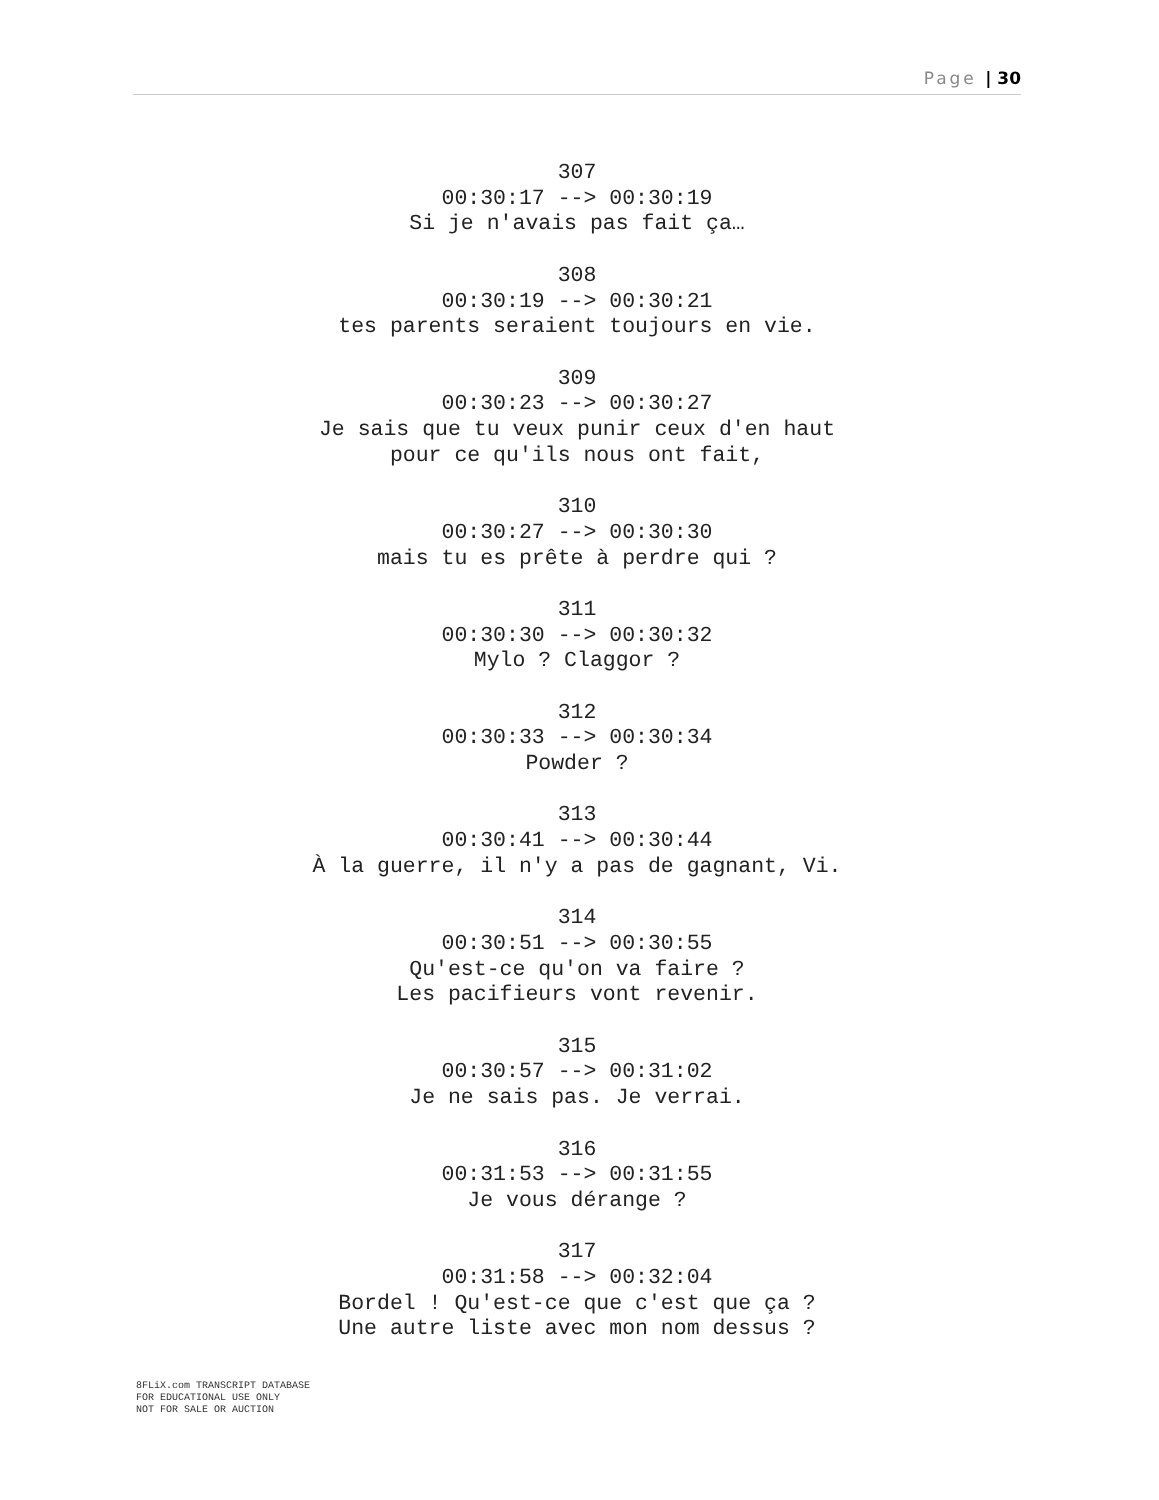Page | 30
307
00:30:17 --> 00:30:19
Si je n'avais pas fait ça…
308
00:30:19 --> 00:30:21
tes parents seraient toujours en vie.
309
00:30:23 --> 00:30:27
Je sais que tu veux punir ceux d'en haut
pour ce qu'ils nous ont fait,
310
00:30:27 --> 00:30:30
mais tu es prête à perdre qui ?
311
00:30:30 --> 00:30:32
Mylo ? Claggor ?
312
00:30:33 --> 00:30:34
Powder ?
313
00:30:41 --> 00:30:44
À la guerre, il n'y a pas de gagnant, Vi.
314
00:30:51 --> 00:30:55
Qu'est-ce qu'on va faire ?
Les pacifieurs vont revenir.
315
00:30:57 --> 00:31:02
Je ne sais pas. Je verrai.
316
00:31:53 --> 00:31:55
Je vous dérange ?
317
00:31:58 --> 00:32:04
Bordel ! Qu'est-ce que c'est que ça ?
Une autre liste avec mon nom dessus ?
8FLiX.com TRANSCRIPT DATABASE
FOR EDUCATIONAL USE ONLY
NOT FOR SALE OR AUCTION